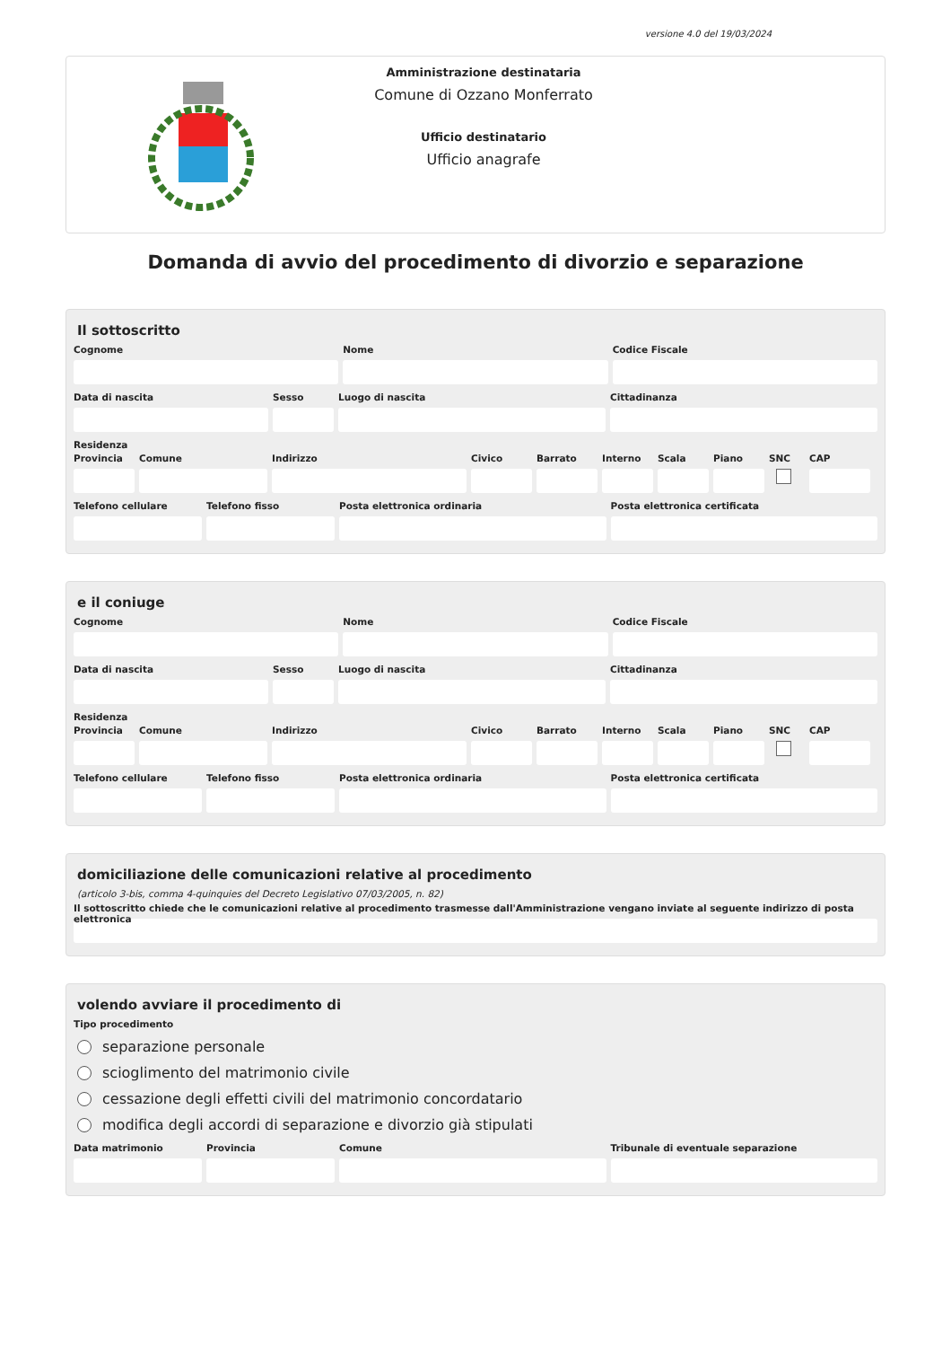versione 4.0 del 19/03/2024
Amministrazione destinataria
Comune di Ozzano Monferrato
Ufficio destinatario
Ufficio anagrafe
Domanda di avvio del procedimento di divorzio e separazione
Il sottoscritto
Cognome Nome Codice Fiscale
Data di nascita Sesso Luogo di nascita Cittadinanza
Residenza
Provincia
Comune Indirizzo Civico Barrato Interno
Scala Piano SNC CAP
Telefono cellulare
Telefono fisso Posta elettronica ordinaria Posta elettronica certificata
e il coniuge
Cognome Nome Codice Fiscale
Data di nascita Sesso Luogo di nascita Cittadinanza
Residenza
Provincia
Comune Indirizzo Civico Barrato Interno
Scala Piano SNC CAP
Telefono cellulare
Telefono fisso Posta elettronica ordinaria Posta elettronica certificata
domiciliazione delle comunicazioni relative al procedimento
(articolo 3-bis, comma 4-quinquies del Decreto Legislativo 07/03/2005, n. 82)
Il sottoscritto chiede che le comunicazioni relative al procedimento trasmesse dall'Amministrazione vengano inviate al seguente indirizzo di posta elettronica
volendo avviare il procedimento di
Tipo procedimento
separazione personale
scioglimento del matrimonio civile
cessazione degli effetti civili del matrimonio concordatario
modifica degli accordi di separazione e divorzio già stipulati
Data matrimonio
Provincia Comune Tribunale di eventuale separazione